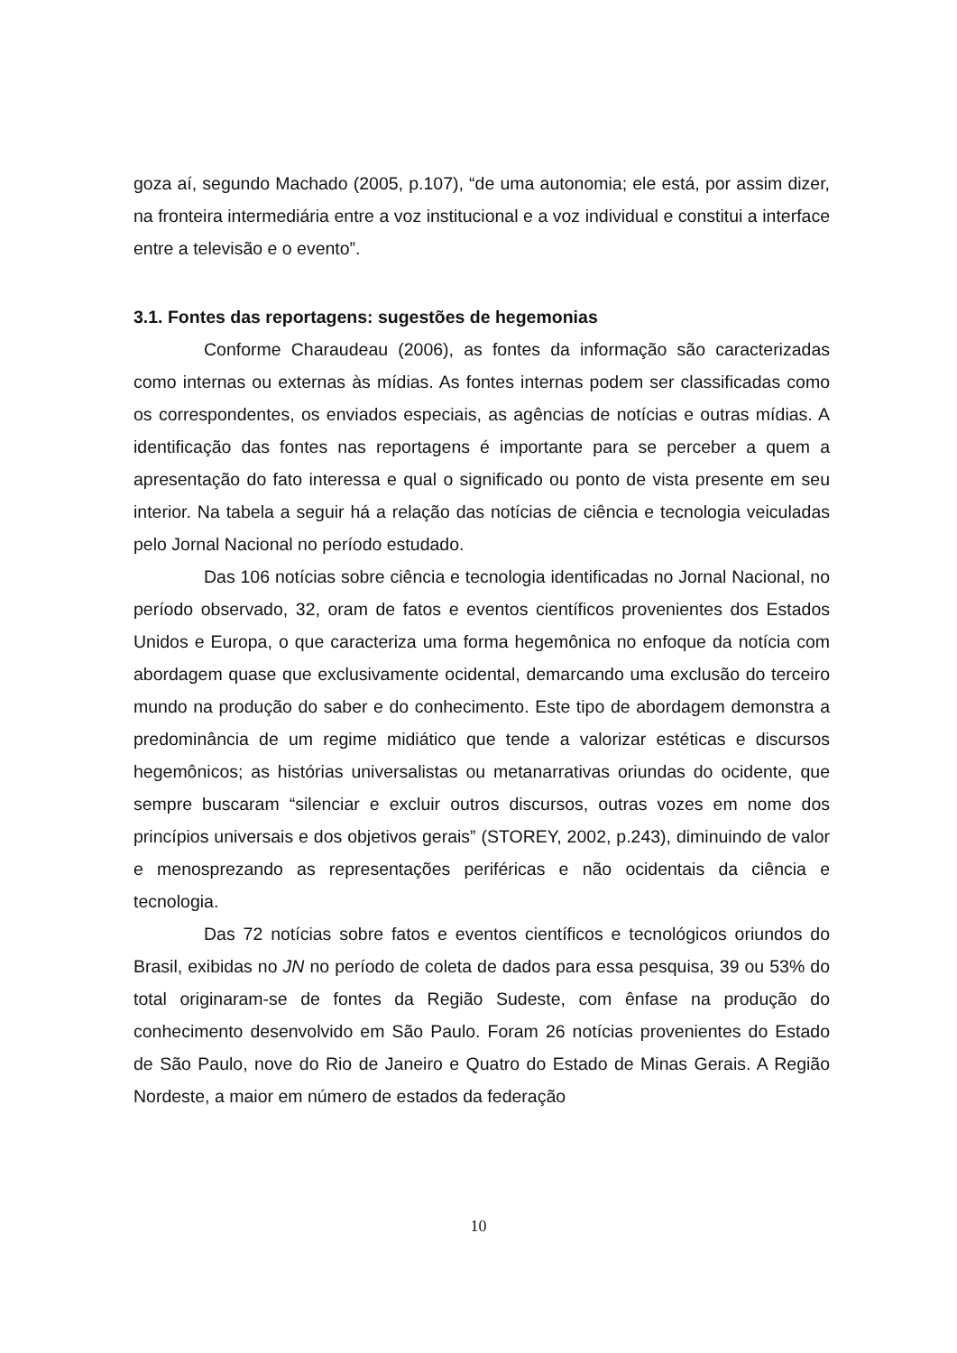goza aí, segundo Machado (2005, p.107), “de uma autonomia; ele está, por assim dizer, na fronteira intermediária entre a voz institucional e a voz individual e constitui a interface entre a televisão e o evento”.
3.1. Fontes das reportagens: sugestões de hegemonias
Conforme Charaudeau (2006), as fontes da informação são caracterizadas como internas ou externas às mídias. As fontes internas podem ser classificadas como os correspondentes, os enviados especiais, as agências de notícias e outras mídias. A identificação das fontes nas reportagens é importante para se perceber a quem a apresentação do fato interessa e qual o significado ou ponto de vista presente em seu interior. Na tabela a seguir há a relação das notícias de ciência e tecnologia veiculadas pelo Jornal Nacional no período estudado.
Das 106 notícias sobre ciência e tecnologia identificadas no Jornal Nacional, no período observado, 32, oram de fatos e eventos científicos provenientes dos Estados Unidos e Europa, o que caracteriza uma forma hegemônica no enfoque da notícia com abordagem quase que exclusivamente ocidental, demarcando uma exclusão do terceiro mundo na produção do saber e do conhecimento. Este tipo de abordagem demonstra a predominância de um regime midiático que tende a valorizar estéticas e discursos hegemônicos; as histórias universalistas ou metanarrativas oriundas do ocidente, que sempre buscaram “silenciar e excluir outros discursos, outras vozes em nome dos princípios universais e dos objetivos gerais” (STOREY, 2002, p.243), diminuindo de valor e menosprezando as representações periféricas e não ocidentais da ciência e tecnologia.
Das 72 notícias sobre fatos e eventos científicos e tecnológicos oriundos do Brasil, exibidas no JN no período de coleta de dados para essa pesquisa, 39 ou 53% do total originaram-se de fontes da Região Sudeste, com ênfase na produção do conhecimento desenvolvido em São Paulo. Foram 26 notícias provenientes do Estado de São Paulo, nove do Rio de Janeiro e Quatro do Estado de Minas Gerais. A Região Nordeste, a maior em número de estados da federação
10